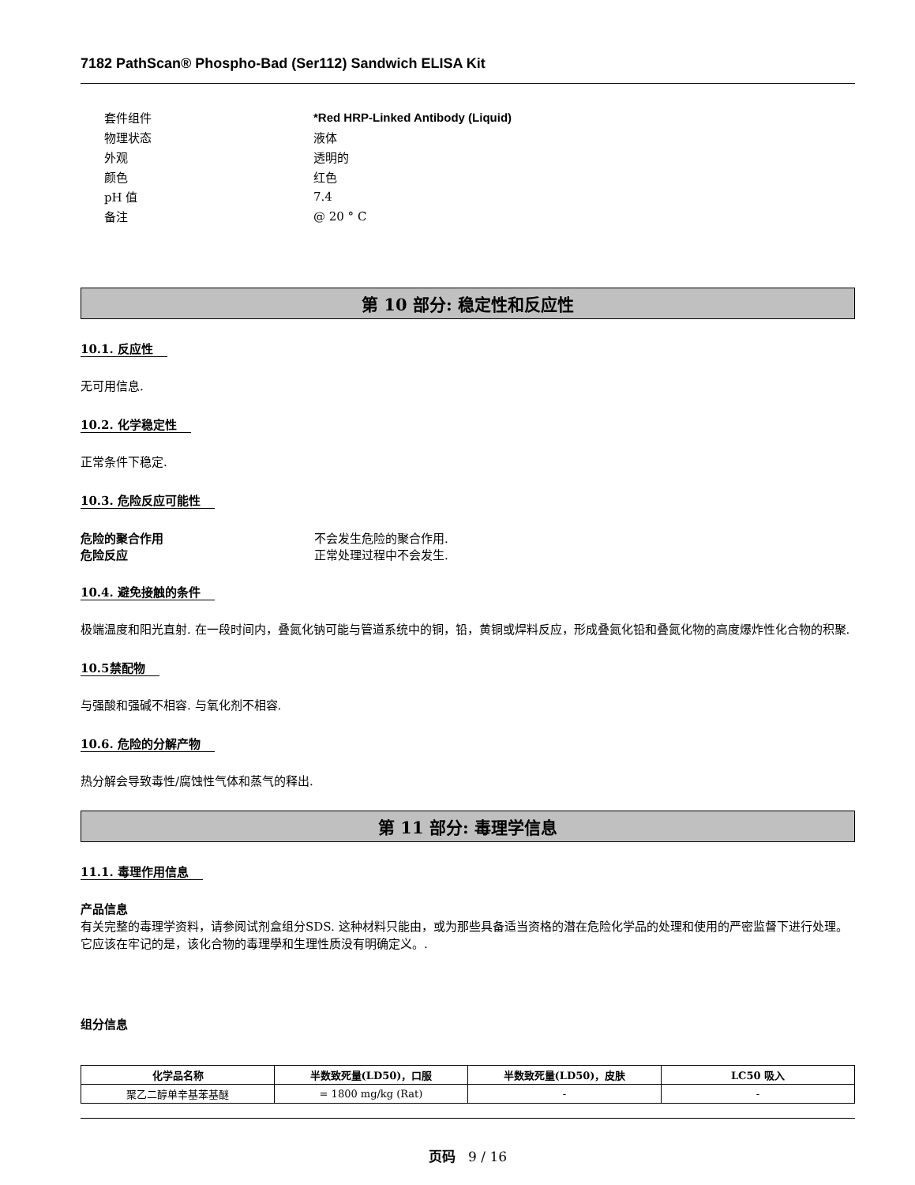7182 PathScan® Phospho-Bad (Ser112) Sandwich ELISA Kit
| 套件组件 | *Red HRP-Linked Antibody (Liquid) |
| 物理状态 | 液体 |
| 外观 | 透明的 |
| 颜色 | 红色 |
| pH 值 | 7.4 |
| 备注 | @ 20 ° C |
第 10 部分: 稳定性和反应性
10.1. 反应性
无可用信息.
10.2. 化学稳定性
正常条件下稳定.
10.3. 危险反应可能性
| 危险的聚合作用 | 不会发生危险的聚合作用. |
| 危险反应 | 正常处理过程中不会发生. |
10.4. 避免接触的条件
极端温度和阳光直射. 在一段时间内，叠氮化钠可能与管道系统中的铜，铅，黄铜或焊料反应，形成叠氮化铅和叠氮化物的高度爆炸性化合物的积聚.
10.5禁配物
与强酸和强碱不相容. 与氧化剂不相容.
10.6. 危险的分解产物
热分解会导致毒性/腐蚀性气体和蒸气的释出.
第 11 部分: 毒理学信息
11.1. 毒理作用信息
产品信息
有关完整的毒理学资料，请参阅试剂盒组分SDS. 这种材料只能由，或为那些具备适当资格的潜在危险化学品的处理和使用的严密监督下进行处理。它应该在牢记的是，该化合物的毒理學和生理性质没有明确定义。.
组分信息
| 化学品名称 | 半数致死量(LD50)，口服 | 半数致死量(LD50)，皮肤 | LC50 吸入 |
| --- | --- | --- | --- |
| 聚乙二醇单辛基苯基醚 | = 1800 mg/kg (Rat) | - | - |
页码 9 / 16